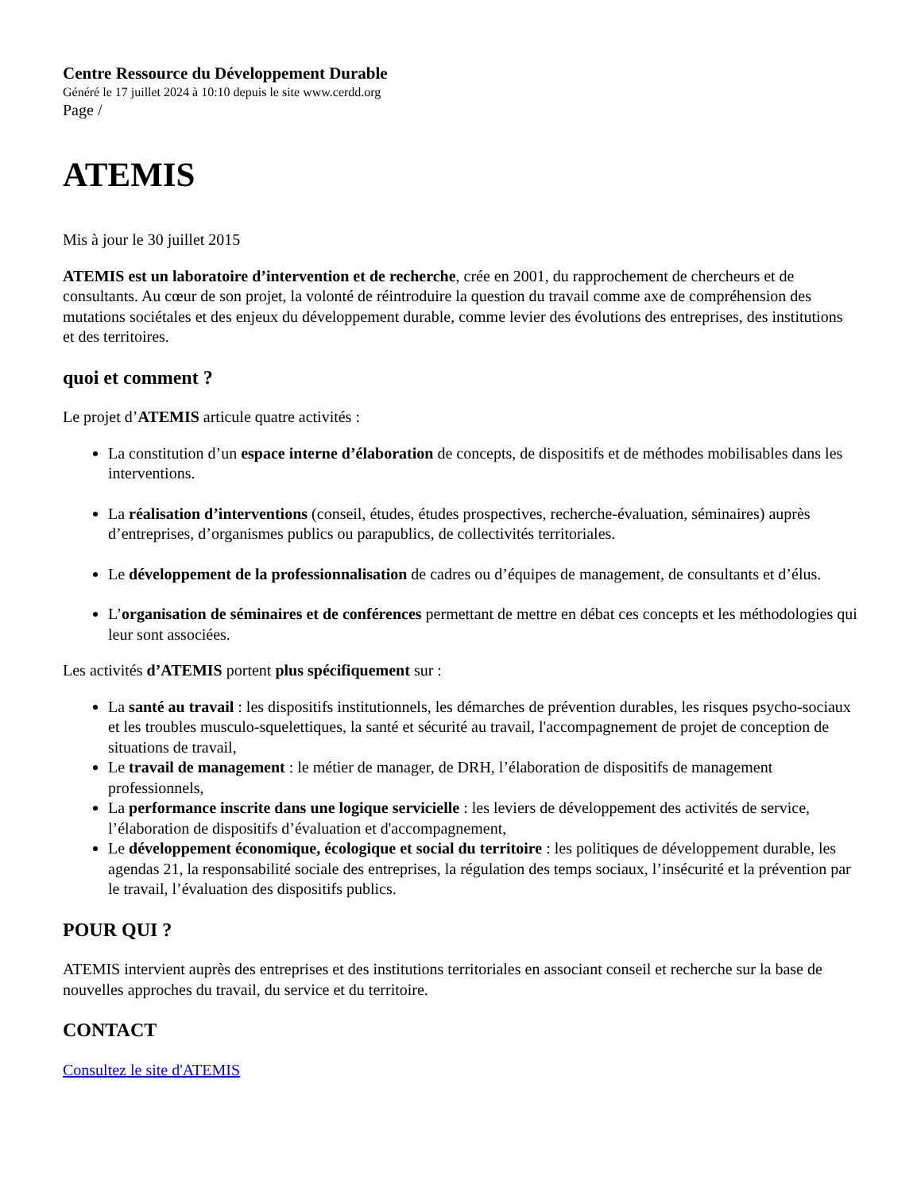Centre Ressource du Développement Durable
Généré le 17 juillet 2024 à 10:10 depuis le site www.cerdd.org
Page /
ATEMIS
Mis à jour le 30 juillet 2015
ATEMIS est un laboratoire d’intervention et de recherche, crée en 2001, du rapprochement de chercheurs et de consultants. Au cœur de son projet, la volonté de réintroduire la question du travail comme axe de compréhension des mutations sociétales et des enjeux du développement durable, comme levier des évolutions des entreprises, des institutions et des territoires.
quoi et comment ?
Le projet d’ATEMIS articule quatre activités :
La constitution d’un espace interne d’élaboration de concepts, de dispositifs et de méthodes mobilisables dans les interventions.
La réalisation d’interventions (conseil, études, études prospectives, recherche-évaluation, séminaires) auprès d’entreprises, d’organismes publics ou parapublics, de collectivités territoriales.
Le développement de la professionnalisation de cadres ou d’équipes de management, de consultants et d’élus.
L’organisation de séminaires et de conférences permettant de mettre en débat ces concepts et les méthodologies qui leur sont associées.
Les activités d’ATEMIS portent plus spécifiquement sur :
La santé au travail : les dispositifs institutionnels, les démarches de prévention durables, les risques psycho-sociaux et les troubles musculo-squelettiques, la santé et sécurité au travail, l'accompagnement de projet de conception de situations de travail,
Le travail de management : le métier de manager, de DRH, l’élaboration de dispositifs de management professionnels,
La performance inscrite dans une logique servicielle : les leviers de développement des activités de service, l’élaboration de dispositifs d’évaluation et d'accompagnement,
Le développement économique, écologique et social du territoire : les politiques de développement durable, les agendas 21, la responsabilité sociale des entreprises, la régulation des temps sociaux, l’insécurité et la prévention par le travail, l’évaluation des dispositifs publics.
POUR QUI ?
ATEMIS intervient auprès des entreprises et des institutions territoriales en associant conseil et recherche sur la base de nouvelles approches du travail, du service et du territoire.
CONTACT
Consultez le site d'ATEMIS